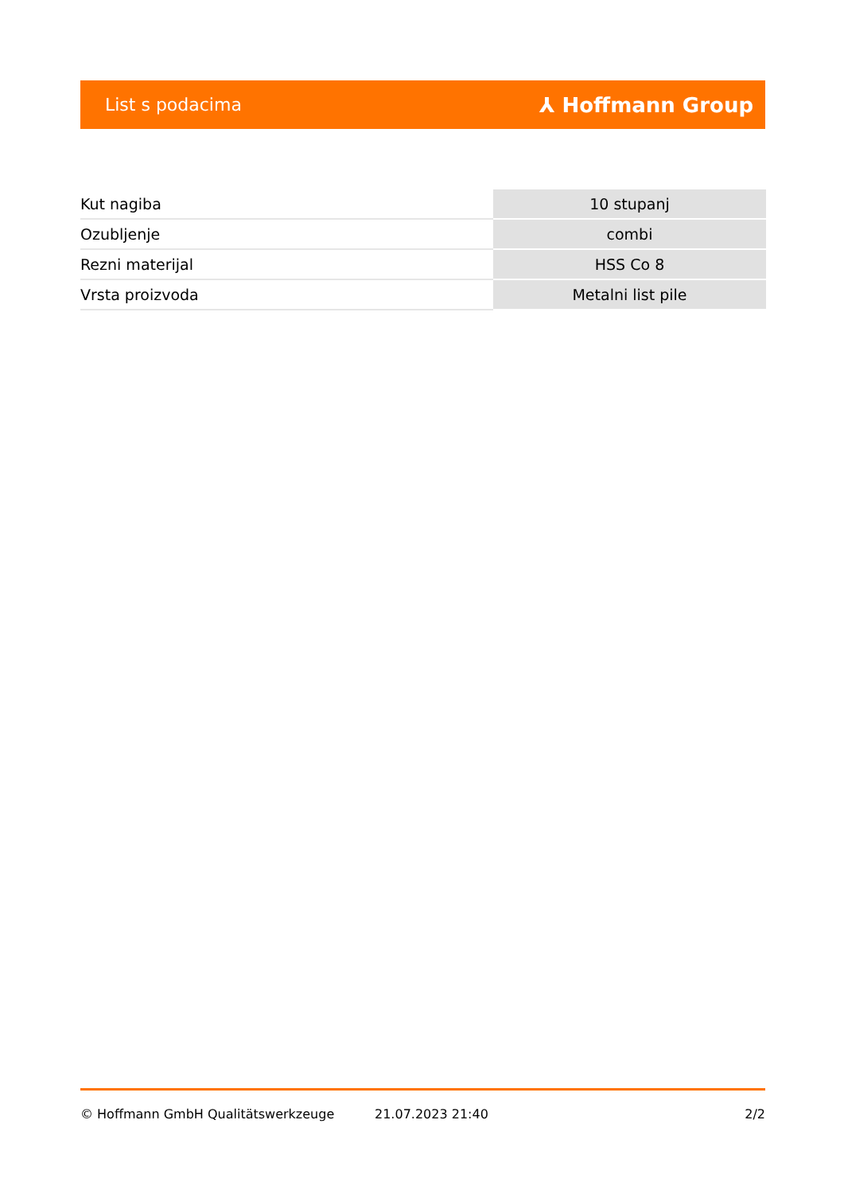List s podacima ⅄ Hoffmann Group
| Kut nagiba | 10 stupanj |
| Ozubljenje | combi |
| Rezni materijal | HSS Co 8 |
| Vrsta proizvoda | Metalni list pile |
© Hoffmann GmbH Qualitätswerkzeuge 21.07.2023 21:40 2/2